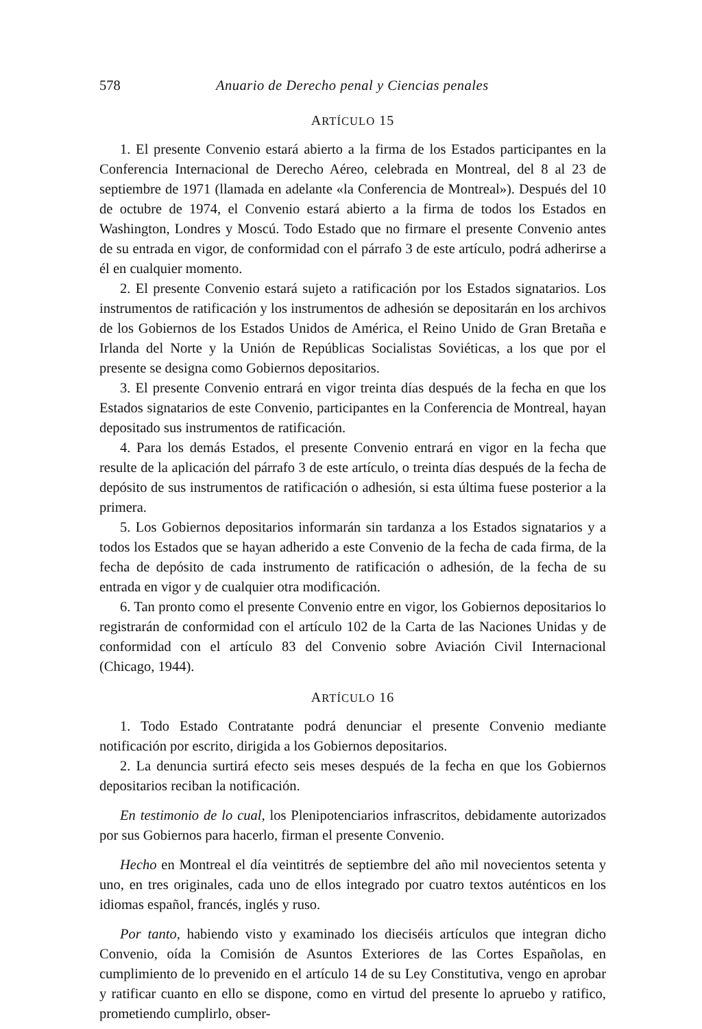578 Anuario de Derecho penal y Ciencias penales
ARTÍCULO 15
1. El presente Convenio estará abierto a la firma de los Estados participantes en la Conferencia Internacional de Derecho Aéreo, celebrada en Montreal, del 8 al 23 de septiembre de 1971 (llamada en adelante «la Conferencia de Montreal»). Después del 10 de octubre de 1974, el Convenio estará abierto a la firma de todos los Estados en Washington, Londres y Moscú. Todo Estado que no firmare el presente Convenio antes de su entrada en vigor, de conformidad con el párrafo 3 de este artículo, podrá adherirse a él en cualquier momento.
2. El presente Convenio estará sujeto a ratificación por los Estados signatarios. Los instrumentos de ratificación y los instrumentos de adhesión se depositarán en los archivos de los Gobiernos de los Estados Unidos de América, el Reino Unido de Gran Bretaña e Irlanda del Norte y la Unión de Repúblicas Socialistas Soviéticas, a los que por el presente se designa como Gobiernos depositarios.
3. El presente Convenio entrará en vigor treinta días después de la fecha en que los Estados signatarios de este Convenio, participantes en la Conferencia de Montreal, hayan depositado sus instrumentos de ratificación.
4. Para los demás Estados, el presente Convenio entrará en vigor en la fecha que resulte de la aplicación del párrafo 3 de este artículo, o treinta días después de la fecha de depósito de sus instrumentos de ratificación o adhesión, si esta última fuese posterior a la primera.
5. Los Gobiernos depositarios informarán sin tardanza a los Estados signatarios y a todos los Estados que se hayan adherido a este Convenio de la fecha de cada firma, de la fecha de depósito de cada instrumento de ratificación o adhesión, de la fecha de su entrada en vigor y de cualquier otra modificación.
6. Tan pronto como el presente Convenio entre en vigor, los Gobiernos depositarios lo registrarán de conformidad con el artículo 102 de la Carta de las Naciones Unidas y de conformidad con el artículo 83 del Convenio sobre Aviación Civil Internacional (Chicago, 1944).
ARTÍCULO 16
1. Todo Estado Contratante podrá denunciar el presente Convenio mediante notificación por escrito, dirigida a los Gobiernos depositarios.
2. La denuncia surtirá efecto seis meses después de la fecha en que los Gobiernos depositarios reciban la notificación.
En testimonio de lo cual, los Plenipotenciarios infrascritos, debidamente autorizados por sus Gobiernos para hacerlo, firman el presente Convenio.
Hecho en Montreal el día veintitrés de septiembre del año mil novecientos setenta y uno, en tres originales, cada uno de ellos integrado por cuatro textos auténticos en los idiomas español, francés, inglés y ruso.
Por tanto, habiendo visto y examinado los dieciséis artículos que integran dicho Convenio, oída la Comisión de Asuntos Exteriores de las Cortes Españolas, en cumplimiento de lo prevenido en el artículo 14 de su Ley Constitutiva, vengo en aprobar y ratificar cuanto en ello se dispone, como en virtud del presente lo apruebo y ratifico, prometiendo cumplirlo, obser-